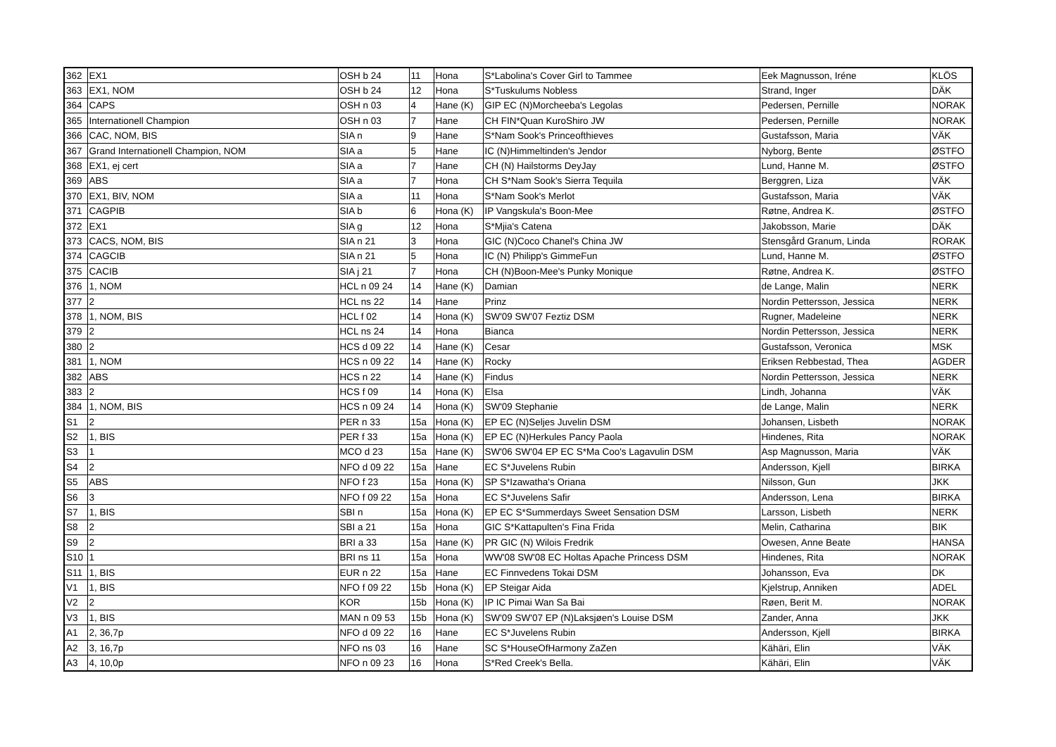| 362 | EX1 | OSH b 24 | 11 | Hona | S*Labolina's Cover Girl to Tammee | Eek Magnusson, Iréne | KLÖS |
| 363 | EX1, NOM | OSH b 24 | 12 | Hona | S*Tuskulums Nobless | Strand, Inger | DÄK |
| 364 | CAPS | OSH n 03 | 4 | Hane (K) | GIP EC (N)Morcheeba's Legolas | Pedersen, Pernille | NORAK |
| 365 | Internationell Champion | OSH n 03 | 7 | Hane | CH FIN*Quan KuroShiro JW | Pedersen, Pernille | NORAK |
| 366 | CAC, NOM, BIS | SIA n | 9 | Hane | S*Nam Sook's Princeofthieves | Gustafsson, Maria | VÄK |
| 367 | Grand Internationell Champion, NOM | SIA a | 5 | Hane | IC (N)Himmeltinden's Jendor | Nyborg, Bente | ØSTFO |
| 368 | EX1, ej cert | SIA a | 7 | Hane | CH (N) Hailstorms DeyJay | Lund, Hanne M. | ØSTFO |
| 369 | ABS | SIA a | 7 | Hona | CH S*Nam Sook's Sierra Tequila | Berggren, Liza | VÄK |
| 370 | EX1, BIV, NOM | SIA a | 11 | Hona | S*Nam Sook's Merlot | Gustafsson, Maria | VÄK |
| 371 | CAGPIB | SIA b | 6 | Hona (K) | IP Vangskula's Boon-Mee | Røtne, Andrea K. | ØSTFO |
| 372 | EX1 | SIA g | 12 | Hona | S*Mjia's Catena | Jakobsson, Marie | DÄK |
| 373 | CACS, NOM, BIS | SIA n 21 | 3 | Hona | GIC (N)Coco Chanel's China JW | Stensgård Granum, Linda | RORAK |
| 374 | CAGCIB | SIA n 21 | 5 | Hona | IC (N) Philipp's GimmeFun | Lund, Hanne M. | ØSTFO |
| 375 | CACIB | SIA j 21 | 7 | Hona | CH (N)Boon-Mee's Punky Monique | Røtne, Andrea K. | ØSTFO |
| 376 | 1, NOM | HCL n 09 24 | 14 | Hane (K) | Damian | de Lange, Malin | NERK |
| 377 | 2 | HCL ns 22 | 14 | Hane | Prinz | Nordin Pettersson, Jessica | NERK |
| 378 | 1, NOM, BIS | HCL f 02 | 14 | Hona (K) | SW'09 SW'07 Feztiz DSM | Rugner, Madeleine | NERK |
| 379 | 2 | HCL ns 24 | 14 | Hona | Bianca | Nordin Pettersson, Jessica | NERK |
| 380 | 2 | HCS d 09 22 | 14 | Hane (K) | Cesar | Gustafsson, Veronica | MSK |
| 381 | 1, NOM | HCS n 09 22 | 14 | Hane (K) | Rocky | Eriksen Rebbestad, Thea | AGDER |
| 382 | ABS | HCS n 22 | 14 | Hane (K) | Findus | Nordin Pettersson, Jessica | NERK |
| 383 | 2 | HCS f 09 | 14 | Hona (K) | Elsa | Lindh, Johanna | VÄK |
| 384 | 1, NOM, BIS | HCS n 09 24 | 14 | Hona (K) | SW'09 Stephanie | de Lange, Malin | NERK |
| S1 | 2 | PER n 33 | 15a | Hona (K) | EP EC (N)Seljes Juvelin DSM | Johansen, Lisbeth | NORAK |
| S2 | 1, BIS | PER f 33 | 15a | Hona (K) | EP EC (N)Herkules Pancy Paola | Hindenes, Rita | NORAK |
| S3 | 1 | MCO d 23 | 15a | Hane (K) | SW'06 SW'04 EP EC S*Ma Coo's Lagavulin DSM | Asp Magnusson, Maria | VÄK |
| S4 | 2 | NFO d 09 22 | 15a | Hane | EC S*Juvelens Rubin | Andersson, Kjell | BIRKA |
| S5 | ABS | NFO f 23 | 15a | Hona (K) | SP S*Izawatha's Oriana | Nilsson, Gun | JKK |
| S6 | 3 | NFO f 09 22 | 15a | Hona | EC S*Juvelens Safir | Andersson, Lena | BIRKA |
| S7 | 1, BIS | SBI n | 15a | Hona (K) | EP EC S*Summerdays Sweet Sensation DSM | Larsson, Lisbeth | NERK |
| S8 | 2 | SBI a 21 | 15a | Hona | GIC S*Kattapulten's Fina Frida | Melin, Catharina | BIK |
| S9 | 2 | BRI a 33 | 15a | Hane (K) | PR GIC (N) Wilois Fredrik | Owesen, Anne Beate | HANSA |
| S10 | 1 | BRI ns 11 | 15a | Hona | WW'08 SW'08 EC Holtas Apache Princess DSM | Hindenes, Rita | NORAK |
| S11 | 1, BIS | EUR n 22 | 15a | Hane | EC Finnvedens Tokai DSM | Johansson, Eva | DK |
| V1 | 1, BIS | NFO f 09 22 | 15b | Hona (K) | EP Steigar Aida | Kjelstrup, Anniken | ADEL |
| V2 | 2 | KOR | 15b | Hona (K) | IP IC Pimai Wan Sa Bai | Røen, Berit M. | NORAK |
| V3 | 1, BIS | MAN n 09 53 | 15b | Hona (K) | SW'09 SW'07 EP (N)Laksjøen's Louise DSM | Zander, Anna | JKK |
| A1 | 2, 36,7p | NFO d 09 22 | 16 | Hane | EC S*Juvelens Rubin | Andersson, Kjell | BIRKA |
| A2 | 3, 16,7p | NFO ns 03 | 16 | Hane | SC S*HouseOfHarmony ZaZen | Kähäri, Elin | VÄK |
| A3 | 4, 10,0p | NFO n 09 23 | 16 | Hona | S*Red Creek's Bella. | Kähäri, Elin | VÄK |